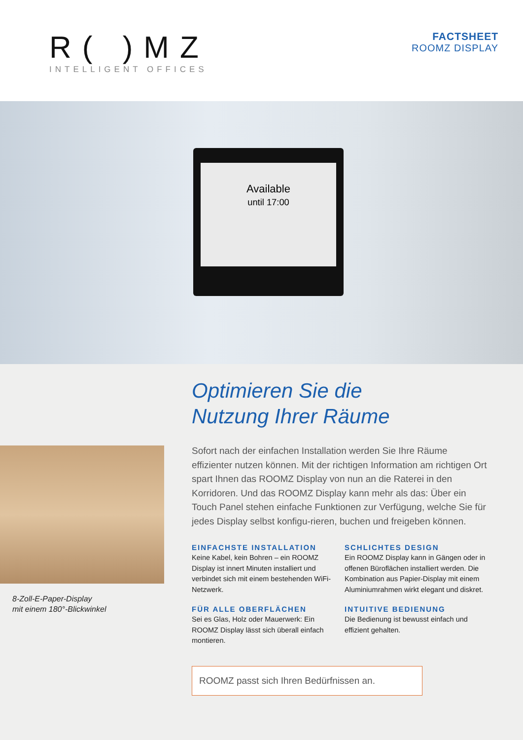R( )MZ
INTELLIGENT OFFICES
FACTSHEET
ROOMZ DISPLAY
Available
until 17:00
8-Zoll-E-Paper-Display
mit einem 180°-Blickwinkel
Optimieren Sie die
Nutzung Ihrer Räume
Sofort nach der einfachen Installation werden Sie Ihre Räume effizienter nutzen können. Mit der richtigen Information am richtigen Ort spart Ihnen das ROOMZ Display von nun an die Raterei in den Korridoren. Und das ROOMZ Display kann mehr als das: Über ein Touch Panel stehen einfache Funktionen zur Verfügung, welche Sie für jedes Display selbst konfigu-rieren, buchen und freigeben können.
EINFACHSTE INSTALLATION
Keine Kabel, kein Bohren – ein ROOMZ Display ist innert Minuten installiert und verbindet sich mit einem bestehenden WiFi-Netzwerk.
FÜR ALLE OBERFLÄCHEN
Sei es Glas, Holz oder Mauerwerk: Ein ROOMZ Display lässt sich überall einfach montieren.
SCHLICHTES DESIGN
Ein ROOMZ Display kann in Gängen oder in offenen Büroflächen installiert werden. Die Kombination aus Papier-Display mit einem Aluminiumrahmen wirkt elegant und diskret.
INTUITIVE BEDIENUNG
Die Bedienung ist bewusst einfach und effizient gehalten.
ROOMZ passt sich Ihren Bedürfnissen an.